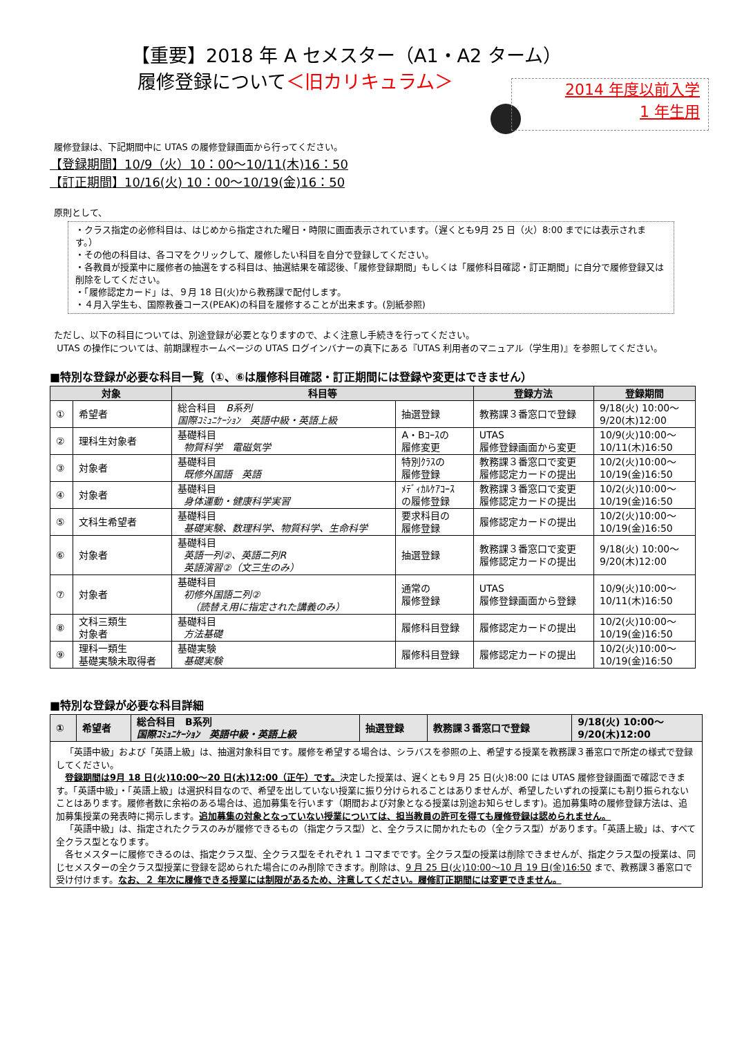【重要】2018 年 A セメスター（A1・A2 ターム）
履修登録について＜旧カリキュラム＞
2014 年度以前入学
1 年生用
履修登録は、下記期間中に UTAS の履修登録画面から行ってください。
【登録期間】10/9（火）10：00～10/11(木)16：50
【訂正期間】10/16(火) 10：00～10/19(金)16：50
原則として、
・クラス指定の必修科目は、はじめから指定された曜日・時限に画面表示されています。（遅くとも9月 25 日（火）8:00 までには表示されます。）
・その他の科目は、各コマをクリックして、履修したい科目を自分で登録してください。
・各教員が授業中に履修者の抽選をする科目は、抽選結果を確認後、「履修登録期間」もしくは「履修科目確認・訂正期間」に自分で履修登録又は削除をしてください。
・「履修認定カード」は、９月 18 日(火)から教務課で配付します。
・４月入学生も、国際教養コース(PEAK)の科目を履修することが出来ます。(別紙参照)
ただし、以下の科目については、別途登録が必要となりますので、よく注意し手続きを行ってください。
UTAS の操作については、前期課程ホームページの UTAS ログインバナーの真下にある『UTAS 利用者のマニュアル（学生用)』を参照してください。
■特別な登録が必要な科目一覧（①、⑥は履修科目確認・訂正期間には登録や変更はできません）
| 対象 | | 科目等 | | 登録方法 | 登録期間 |
| --- | --- | --- | --- | --- | --- |
| ① | 希望者 | 総合科目 B系列 国際ｺﾐｭﾆｹｰｼｮﾝ 英語中級・英語上級 | 抽選登録 | 教務課３番窓口で登録 | 9/18(火) 10:00～ 9/20(木)12:00 |
| ② | 理科生対象者 | 基礎科目 物質科学 電磁気学 | A・Bｺｰｽの 履修変更 | UTAS 履修登録画面から変更 | 10/9(火)10:00～ 10/11(木)16:50 |
| ③ | 対象者 | 基礎科目 既修外国語 英語 | 特別ｸﾗｽの 履修登録 | 教務課３番窓口で変更 履修認定カードの提出 | 10/2(火)10:00～ 10/19(金)16:50 |
| ④ | 対象者 | 基礎科目 身体運動・健康科学実習 | ﾒﾃﾞｨｶﾙｹｱｺｰｽ の履修登録 | 教務課３番窓口で変更 履修認定カードの提出 | 10/2(火)10:00～ 10/19(金)16:50 |
| ⑤ | 文科生希望者 | 基礎科目 基礎実験、数理科学、物質科学、生命科学 | 要求科目の 履修登録 | 履修認定カードの提出 | 10/2(火)10:00～ 10/19(金)16:50 |
| ⑥ | 対象者 | 基礎科目 英語一列②、英語二列R 英語演習②（文三生のみ） | 抽選登録 | 教務課３番窓口で変更 履修認定カードの提出 | 9/18(火) 10:00～ 9/20(木)12:00 |
| ⑦ | 対象者 | 基礎科目 初修外国語二列② （読替え用に指定された講義のみ） | 通常の 履修登録 | UTAS 履修登録画面から登録 | 10/9(火)10:00～ 10/11(木)16:50 |
| ⑧ | 文科三類生 対象者 | 基礎科目 方法基礎 | 履修科目登録 | 履修認定カードの提出 | 10/2(火)10:00～ 10/19(金)16:50 |
| ⑨ | 理科一類生 基礎実験未取得者 | 基礎実験 基礎実験 | 履修科目登録 | 履修認定カードの提出 | 10/2(火)10:00～ 10/19(金)16:50 |
■特別な登録が必要な科目詳細
| ① | 希望者 | 総合科目 B系列 国際ｺﾐｭﾆｹｰｼｮﾝ 英語中級・英語上級 | 抽選登録 | 教務課３番窓口で登録 | 9/18(火) 10:00～ 9/20(木)12:00 |
「英語中級」および「英語上級」は、抽選対象科目です。履修を希望する場合は、シラバスを参照の上、希望する授業を教務課３番窓口で所定の様式で登録してください。
登録期間は9月 18 日(火)10:00～20 日(木)12:00（正午）です。決定した授業は、遅くとも９月 25 日(火)8:00 には UTAS 履修登録画面で確認できます。「英語中級」・「英語上級」は選択科目なので、希望を出していない授業に振り分けられることはありませんが、希望したいずれの授業にも割り振られないことはあります。履修者数に余裕のある場合は、追加募集を行います（期間および対象となる授業は別途お知らせします)。追加募集時の履修登録方法は、追加募集授業の発表時に掲示します。追加募集の対象となっていない授業については、担当教員の許可を得ても履修登録は認められません。
「英語中級」は、指定されたクラスのみが履修できるもの（指定クラス型）と、全クラスに開かれたもの（全クラス型）があります。「英語上級」は、すべて全クラス型となります。
各セメスターに履修できるのは、指定クラス型、全クラス型をそれぞれ 1 コマまでです。全クラス型の授業は削除できませんが、指定クラス型の授業は、同じセメスターの全クラス型授業に登録を認められた場合にのみ削除できます。削除は、9 月 25 日(火)10:00～10 月 19 日(金)16:50 まで、教務課３番窓口で受け付けます。なお、２ 年次に履修できる授業には制限があるため、注意してください。履修訂正期間には変更できません。